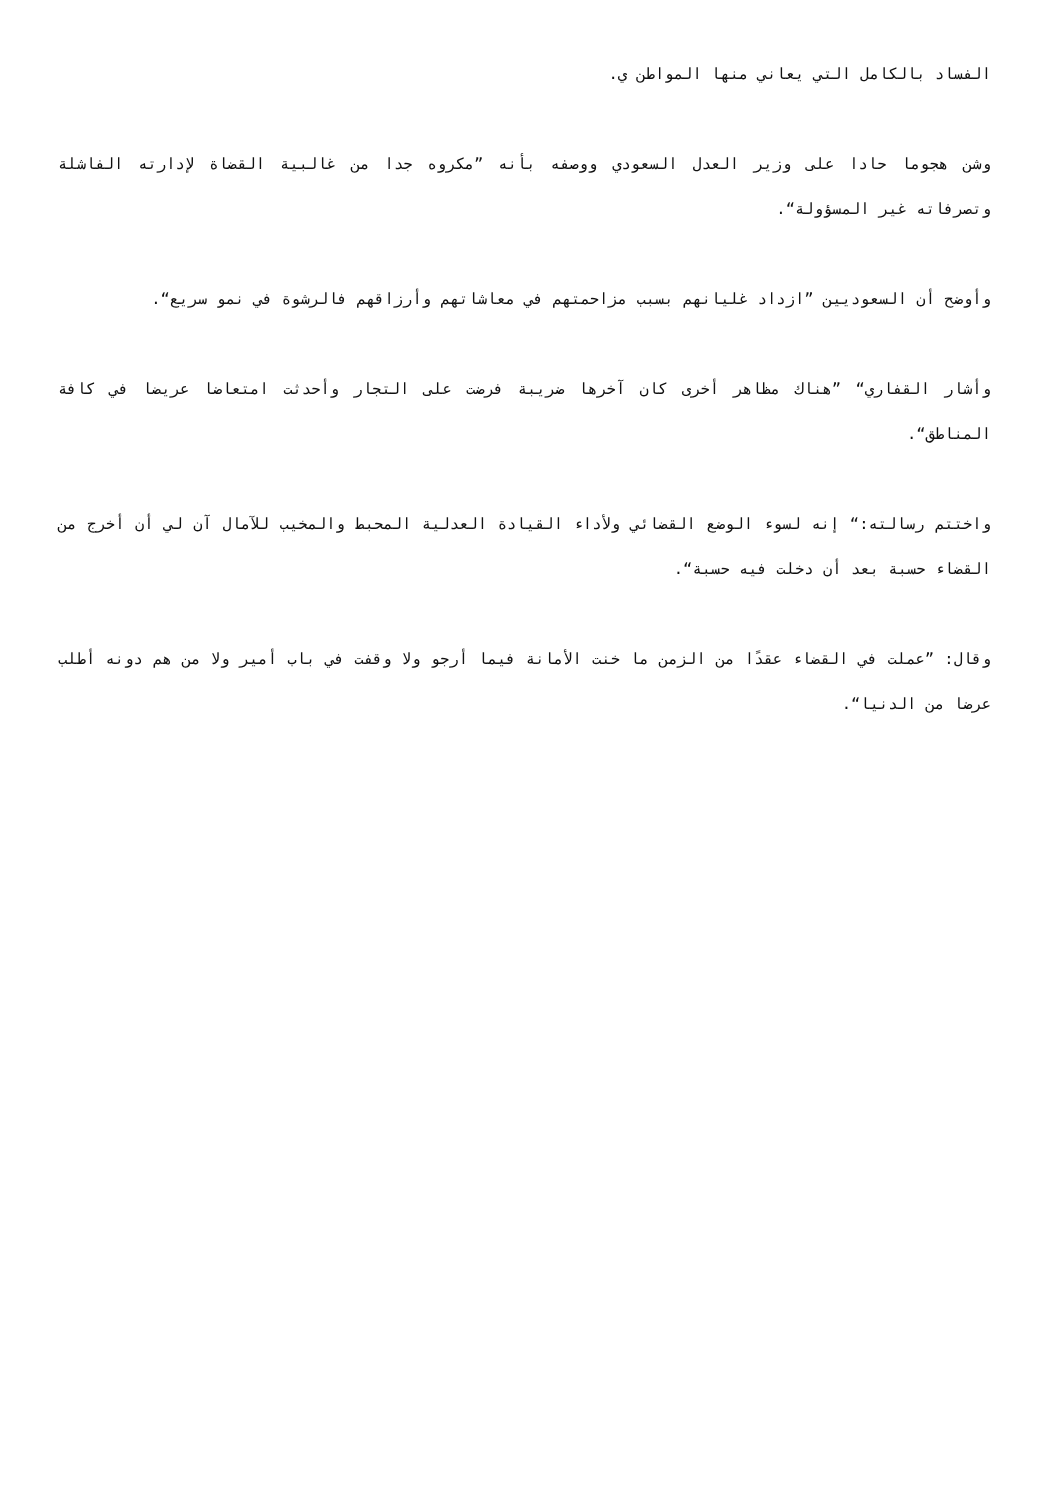الفساد بالكامل التي يعاني منها المواطن ي.
وشن هجوما حادا على وزير العدل السعودي ووصفه بأنه ”مكروه جدا من غالبية القضاة لإدارته الفاشلة وتصرفاته غير المسؤولة“.
وأوضح أن السعوديين ”ازداد غليانهم بسبب مزاحمتهم في معاشاتهم وأرزاقهم فالرشوة في نمو سريع“.
وأشار القفاري“ ”هناك مظاهر أخرى كان آخرها ضريبة فرضت على التجار وأحدثت امتعاضا عريضا في كافة المناطق“.
واختتم رسالته:“ إنه لسوء الوضع القضائي ولأداء القيادة العدلية المحبط والمخيب للآمال آن لي أن أخرج من القضاء حسبة بعد أن دخلت فيه حسبة“.
وقال: ”عملت في القضاء عقدًا من الزمن ما خنت الأمانة فيما أرجو ولا وقفت في باب أمير ولا من هم دونه أطلب عرضا من الدنيا“.